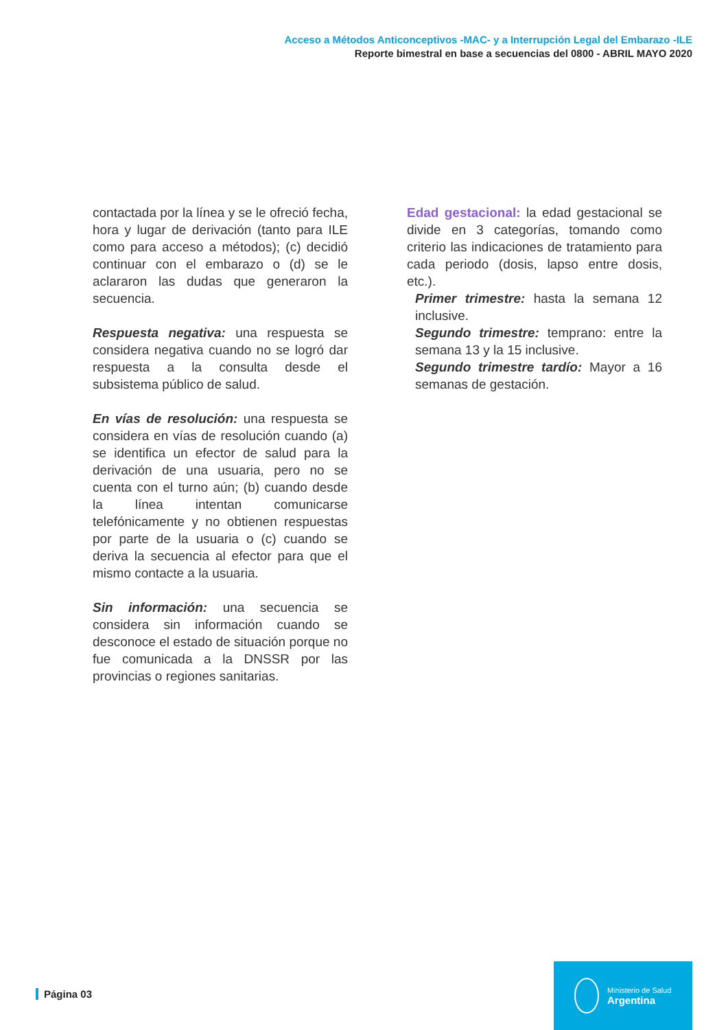Acceso a Métodos Anticonceptivos -MAC- y a Interrupción Legal del Embarazo -ILE
Reporte bimestral en base a secuencias del 0800 - ABRIL MAYO 2020
contactada por la línea y se le ofreció fecha, hora y lugar de derivación (tanto para ILE como para acceso a métodos); (c) decidió continuar con el embarazo o (d) se le aclararon las dudas que generaron la secuencia.
Respuesta negativa: una respuesta se considera negativa cuando no se logró dar respuesta a la consulta desde el subsistema público de salud.
En vías de resolución: una respuesta se considera en vías de resolución cuando (a) se identifica un efector de salud para la derivación de una usuaria, pero no se cuenta con el turno aún; (b) cuando desde la línea intentan comunicarse telefónicamente y no obtienen respuestas por parte de la usuaria o (c) cuando se deriva la secuencia al efector para que el mismo contacte a la usuaria.
Sin información: una secuencia se considera sin información cuando se desconoce el estado de situación porque no fue comunicada a la DNSSR por las provincias o regiones sanitarias.
Edad gestacional: la edad gestacional se divide en 3 categorías, tomando como criterio las indicaciones de tratamiento para cada periodo (dosis, lapso entre dosis, etc.).
Primer trimestre: hasta la semana 12 inclusive.
Segundo trimestre: temprano: entre la semana 13 y la 15 inclusive.
Segundo trimestre tardío: Mayor a 16 semanas de gestación.
Página 03
Ministerio de Salud
Argentina